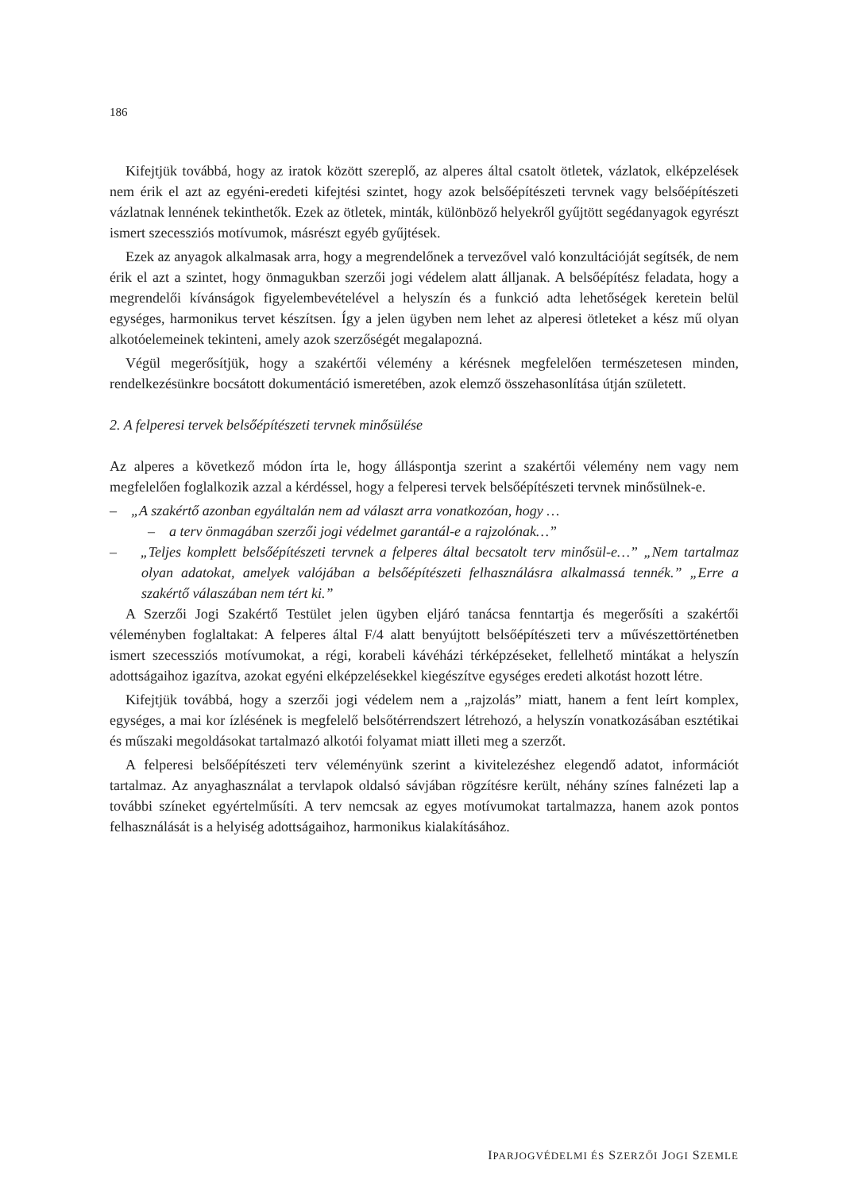186
Kifejtjük továbbá, hogy az iratok között szereplő, az alperes által csatolt ötletek, vázlatok, elképzelések nem érik el azt az egyéni-eredeti kifejtési szintet, hogy azok belsőépítészeti tervnek vagy belsőépítészeti vázlatnak lennének tekinthetők. Ezek az ötletek, minták, különböző helyekről gyűjtött segédanyagok egyrészt ismert szecessziós motívumok, másrészt egyéb gyűjtések.
Ezek az anyagok alkalmasak arra, hogy a megrendelőnek a tervezővel való konzultációját segítsék, de nem érik el azt a szintet, hogy önmagukban szerzői jogi védelem alatt álljanak. A belsőépítész feladata, hogy a megrendelői kívánságok figyelembevételével a helyszín és a funkció adta lehetőségek keretein belül egységes, harmonikus tervet készítsen. Így a jelen ügyben nem lehet az alperesi ötleteket a kész mű olyan alkotóelemeinek tekinteni, amely azok szerzőségét megalapozná.
Végül megerősítjük, hogy a szakértői vélemény a kérésnek megfelelően természetesen minden, rendelkezésünkre bocsátott dokumentáció ismeretében, azok elemző összehasonlítása útján született.
2. A felperesi tervek belsőépítészeti tervnek minősülése
Az alperes a következő módon írta le, hogy álláspontja szerint a szakértői vélemény nem vagy nem megfelelően foglalkozik azzal a kérdéssel, hogy a felperesi tervek belsőépítészeti tervnek minősülnek-e.
– „A szakértő azonban egyáltalán nem ad választ arra vonatkozóan, hogy …
– a terv önmagában szerzői jogi védelmet garantál-e a rajzolónak…”
– „Teljes komplett belsőépítészeti tervnek a felperes által becsatolt terv minősül-e…” „Nem tartalmaz olyan adatokat, amelyek valójában a belsőépítészeti felhasználásra alkalmassá tennék.” „Erre a szakértő válaszában nem tért ki.”
A Szerzői Jogi Szakértő Testület jelen ügyben eljáró tanácsa fenntartja és megerősíti a szakértői véleményben foglaltakat: A felperes által F/4 alatt benyújtott belsőépítészeti terv a művészettörténetben ismert szecessziós motívumokat, a régi, korabeli kávéházi térképzéseket, fellelhető mintákat a helyszín adottságaihoz igazítva, azokat egyéni elképzelésekkel kiegészítve egységes eredeti alkotást hozott létre.
Kifejtjük továbbá, hogy a szerzői jogi védelem nem a „rajzolás” miatt, hanem a fent leírt komplex, egységes, a mai kor ízlésének is megfelelő belsőtérrendszert létrehozó, a helyszín vonatkozásában esztétikai és műszaki megoldásokat tartalmazó alkotói folyamat miatt illeti meg a szerzőt.
A felperesi belsőépítészeti terv véleményünk szerint a kivitelezéshez elegendő adatot, információt tartalmaz. Az anyaghasználat a tervlapok oldalsó sávjában rögzítésre került, néhány színes falnézeti lap a további színeket egyértelműsíti. A terv nemcsak az egyes motívumokat tartalmazza, hanem azok pontos felhasználását is a helyiség adottságaihoz, harmonikus kialakításához.
IPARJOGVÉDELMI ÉS SZERZŐI JOGI SZEMLE